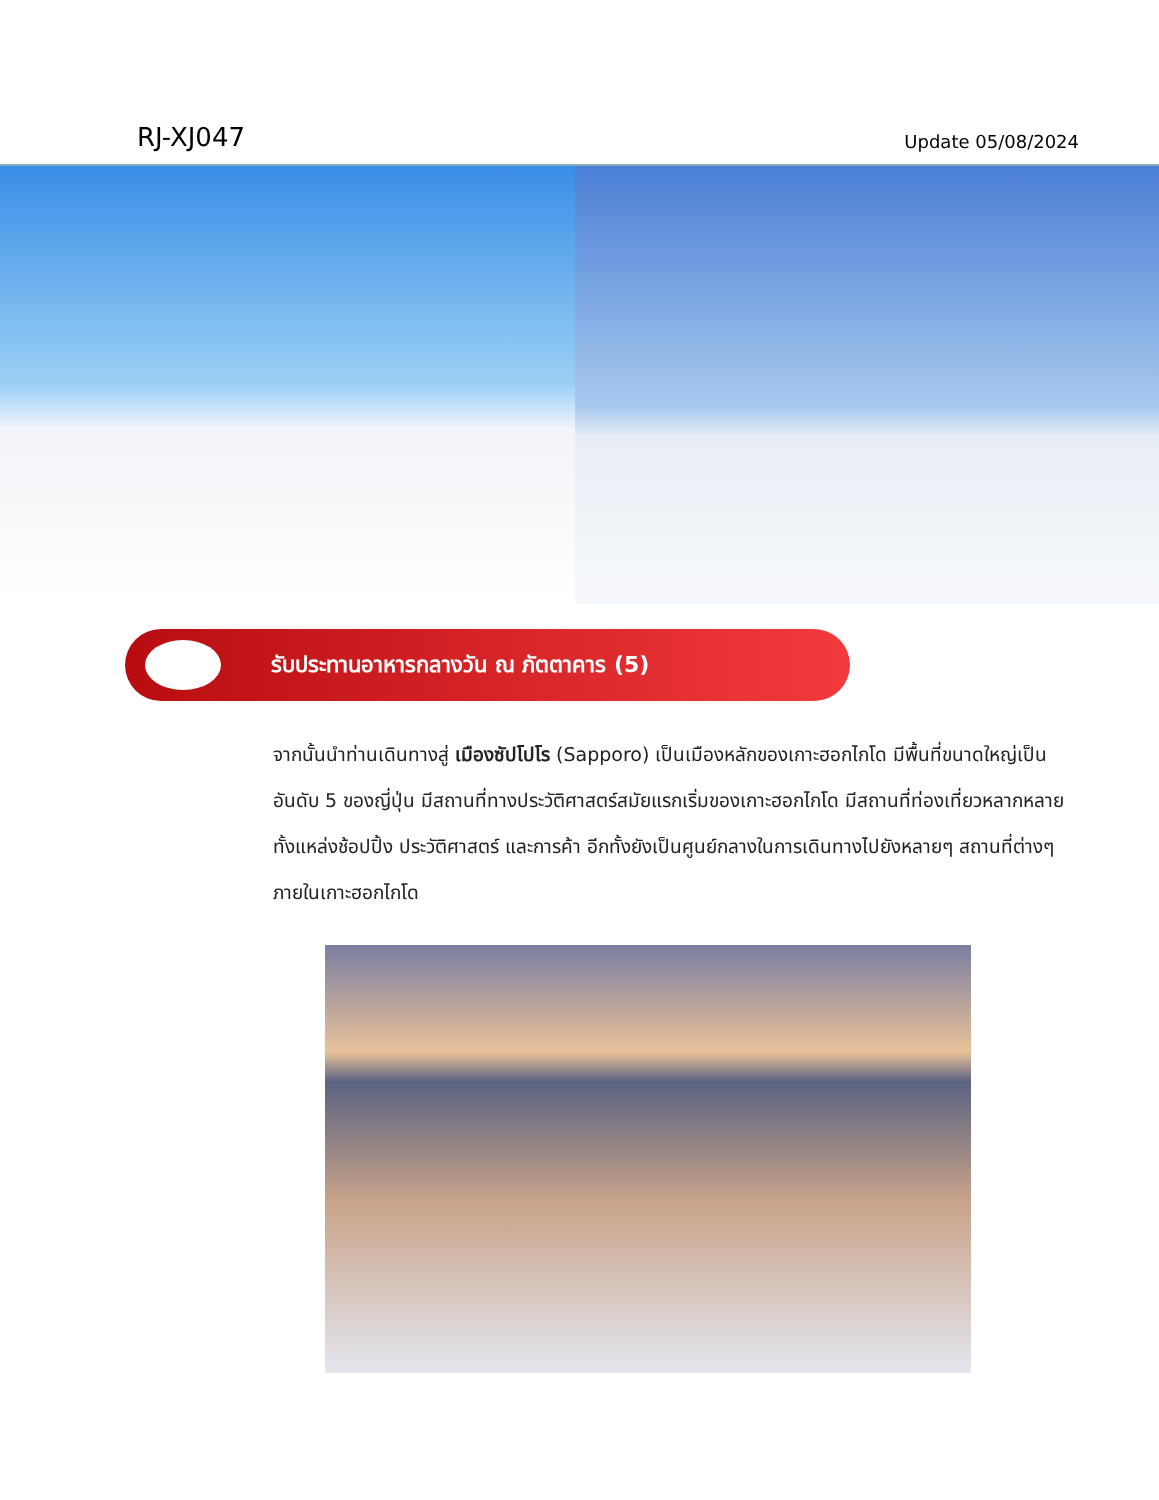RJ-XJ047
Update 05/08/2024
รับประทานอาหารกลางวัน ณ ภัตตาคาร (5)
จากนั้นนำท่านเดินทางสู่ เมืองซัปโปโร (Sapporo) เป็นเมืองหลักของเกาะฮอกไกโด มีพื้นที่ขนาดใหญ่เป็นอันดับ 5 ของญี่ปุ่น มีสถานที่ทางประวัติศาสตร์สมัยแรกเริ่มของเกาะฮอกไกโด มีสถานที่ท่องเที่ยวหลากหลาย ทั้งแหล่งช้อปปิ้ง ประวัติศาสตร์ และการค้า อีกทั้งยังเป็นศูนย์กลางในการเดินทางไปยังหลายๆ สถานที่ต่างๆ ภายในเกาะฮอกไกโด